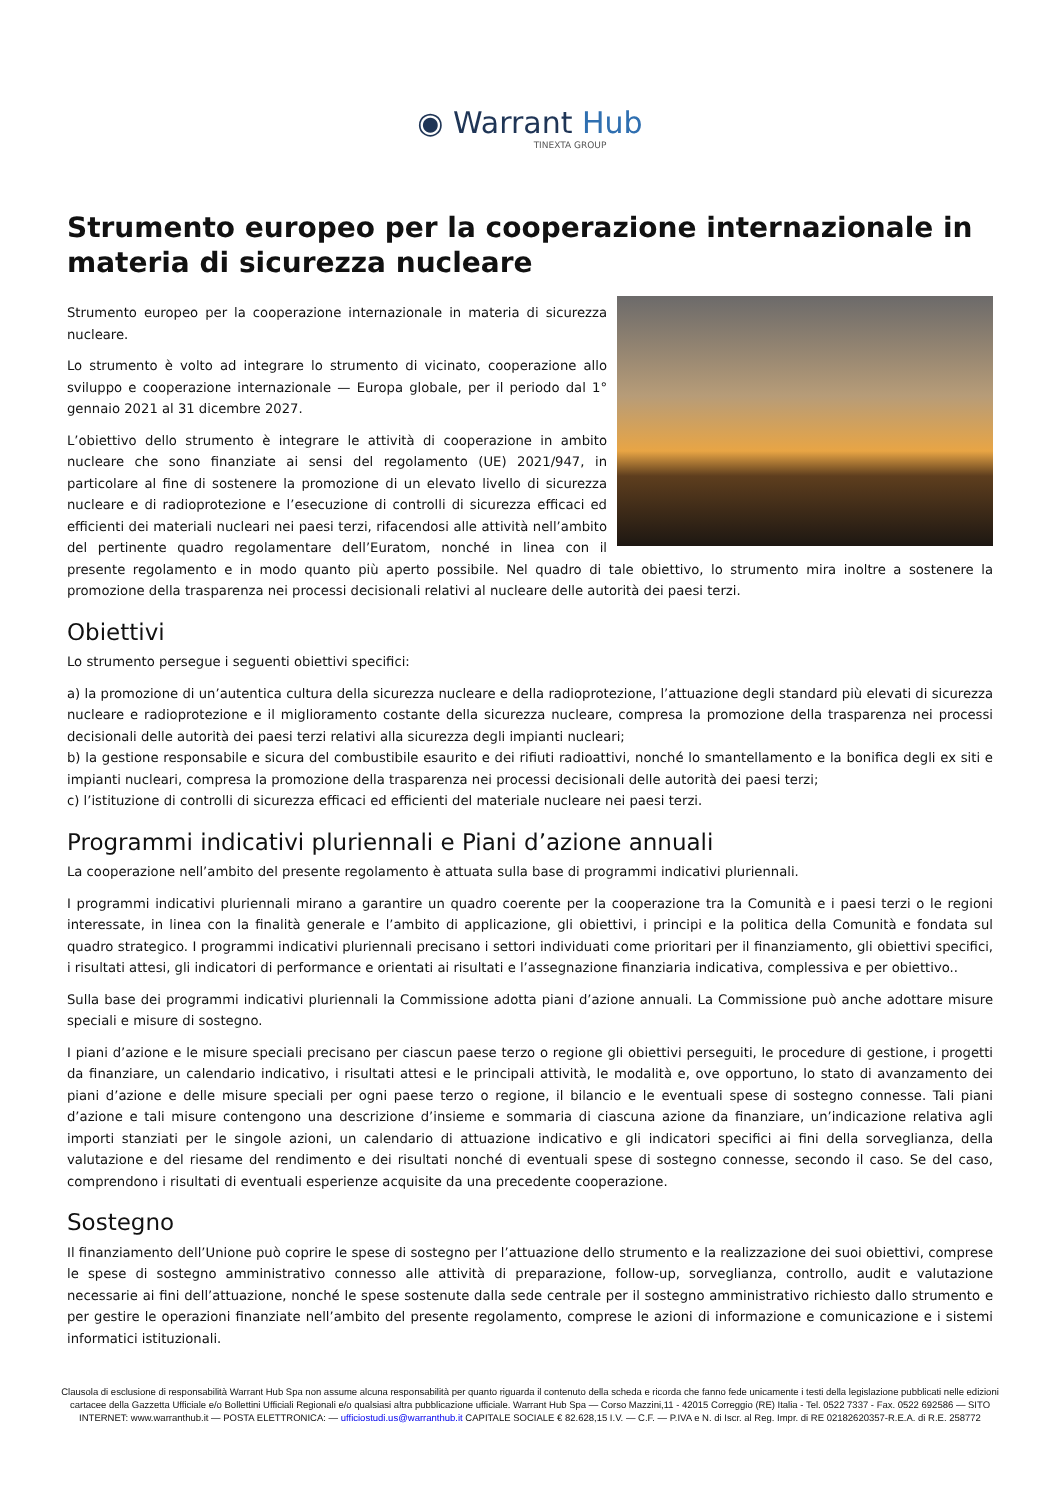◉ Warrant Hub
TINEXTA GROUP
Strumento europeo per la cooperazione internazionale in materia di sicurezza nucleare
Strumento europeo per la cooperazione internazionale in materia di sicurezza nucleare.
Lo strumento è volto ad integrare lo strumento di vicinato, cooperazione allo sviluppo e cooperazione internazionale — Europa globale, per il periodo dal 1° gennaio 2021 al 31 dicembre 2027.
L’obiettivo dello strumento è integrare le attività di cooperazione in ambito nucleare che sono finanziate ai sensi del regolamento (UE) 2021/947, in particolare al fine di sostenere la promozione di un elevato livello di sicurezza nucleare e di radioprotezione e l’esecuzione di controlli di sicurezza efficaci ed efficienti dei materiali nucleari nei paesi terzi, rifacendosi alle attività nell’ambito del pertinente quadro regolamentare dell’Euratom, nonché in linea con il presente regolamento e in modo quanto più aperto possibile. Nel quadro di tale obiettivo, lo strumento mira inoltre a sostenere la promozione della trasparenza nei processi decisionali relativi al nucleare delle autorità dei paesi terzi.
Obiettivi
Lo strumento persegue i seguenti obiettivi specifici:
a) la promozione di un’autentica cultura della sicurezza nucleare e della radioprotezione, l’attuazione degli standard più elevati di sicurezza nucleare e radioprotezione e il miglioramento costante della sicurezza nucleare, compresa la promozione della trasparenza nei processi decisionali delle autorità dei paesi terzi relativi alla sicurezza degli impianti nucleari;
b) la gestione responsabile e sicura del combustibile esaurito e dei rifiuti radioattivi, nonché lo smantellamento e la bonifica degli ex siti e impianti nucleari, compresa la promozione della trasparenza nei processi decisionali delle autorità dei paesi terzi;
c) l’istituzione di controlli di sicurezza efficaci ed efficienti del materiale nucleare nei paesi terzi.
Programmi indicativi pluriennali e Piani d’azione annuali
La cooperazione nell’ambito del presente regolamento è attuata sulla base di programmi indicativi pluriennali.
I programmi indicativi pluriennali mirano a garantire un quadro coerente per la cooperazione tra la Comunità e i paesi terzi o le regioni interessate, in linea con la finalità generale e l’ambito di applicazione, gli obiettivi, i principi e la politica della Comunità e fondata sul quadro strategico. I programmi indicativi pluriennali precisano i settori individuati come prioritari per il finanziamento, gli obiettivi specifici, i risultati attesi, gli indicatori di performance e orientati ai risultati e l’assegnazione finanziaria indicativa, complessiva e per obiettivo..
Sulla base dei programmi indicativi pluriennali la Commissione adotta piani d’azione annuali. La Commissione può anche adottare misure speciali e misure di sostegno.
I piani d’azione e le misure speciali precisano per ciascun paese terzo o regione gli obiettivi perseguiti, le procedure di gestione, i progetti da finanziare, un calendario indicativo, i risultati attesi e le principali attività, le modalità e, ove opportuno, lo stato di avanzamento dei piani d’azione e delle misure speciali per ogni paese terzo o regione, il bilancio e le eventuali spese di sostegno connesse. Tali piani d’azione e tali misure contengono una descrizione d’insieme e sommaria di ciascuna azione da finanziare, un’indicazione relativa agli importi stanziati per le singole azioni, un calendario di attuazione indicativo e gli indicatori specifici ai fini della sorveglianza, della valutazione e del riesame del rendimento e dei risultati nonché di eventuali spese di sostegno connesse, secondo il caso. Se del caso, comprendono i risultati di eventuali esperienze acquisite da una precedente cooperazione.
Sostegno
Il finanziamento dell’Unione può coprire le spese di sostegno per l’attuazione dello strumento e la realizzazione dei suoi obiettivi, comprese le spese di sostegno amministrativo connesso alle attività di preparazione, follow-up, sorveglianza, controllo, audit e valutazione necessarie ai fini dell’attuazione, nonché le spese sostenute dalla sede centrale per il sostegno amministrativo richiesto dallo strumento e per gestire le operazioni finanziate nell’ambito del presente regolamento, comprese le azioni di informazione e comunicazione e i sistemi informatici istituzionali.
Clausola di esclusione di responsabilità Warrant Hub Spa non assume alcuna responsabilità per quanto riguarda il contenuto della scheda e ricorda che fanno fede unicamente i testi della legislazione pubblicati nelle edizioni cartacee della Gazzetta Ufficiale e/o Bollettini Ufficiali Regionali e/o qualsiasi altra pubblicazione ufficiale. Warrant Hub Spa — Corso Mazzini,11 - 42015 Correggio (RE) Italia - Tel. 0522 7337 - Fax. 0522 692586 — SITO INTERNET: www.warranthub.it — POSTA ELETTRONICA: — ufficiostudi.us@warranthub.it CAPITALE SOCIALE € 82.628,15 I.V. — C.F. — P.IVA e N. di Iscr. al Reg. Impr. di RE 02182620357-R.E.A. di R.E. 258772